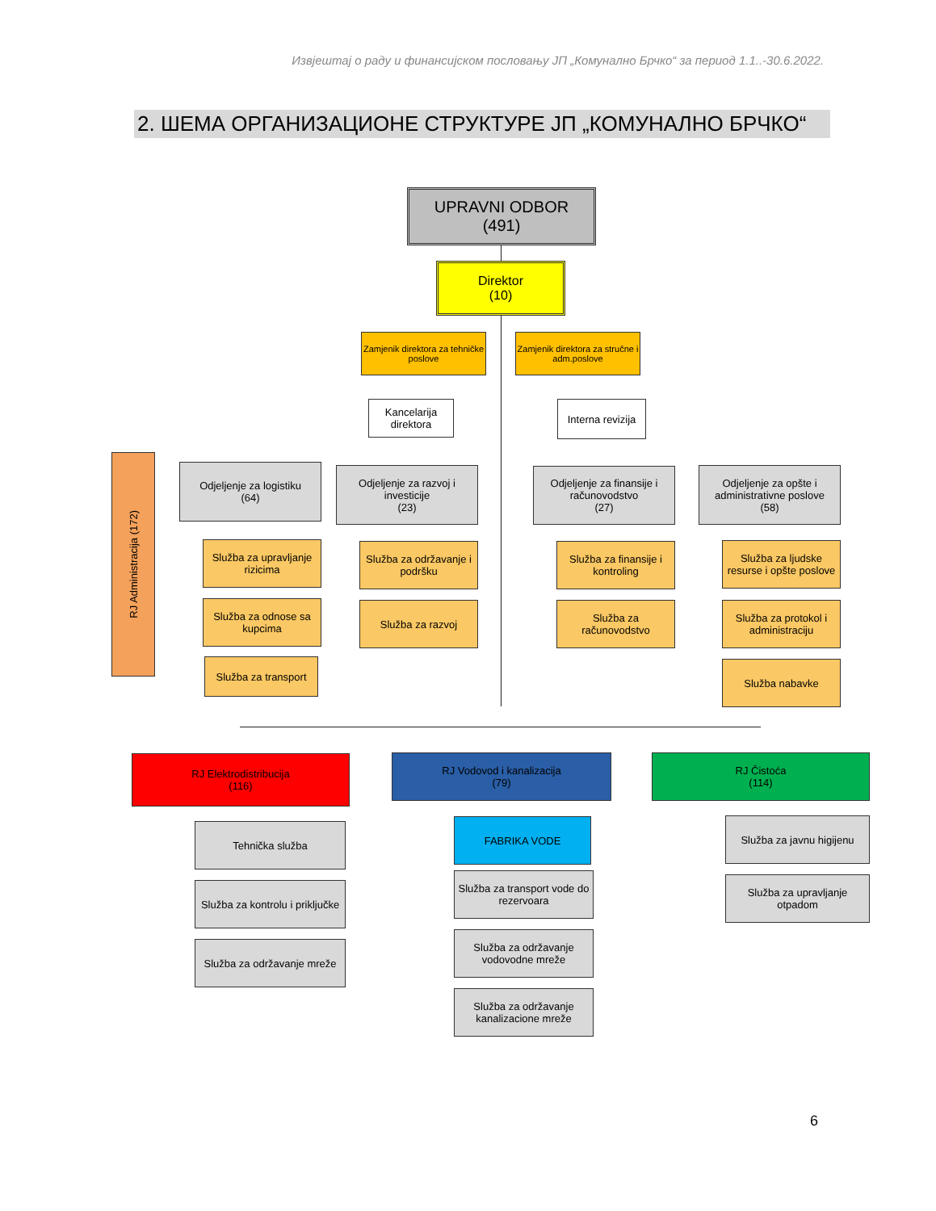Извјештај о раду и финансијском пословању ЈП „Комунално Брчко“ за период 1.1..-30.6.2022.
2. ШЕМА ОРГАНИЗАЦИОНЕ СТРУКТУРЕ ЈП „КОМУНАЛНО БРЧКО“
UPRAVNI ODBOR
(491)
Direktor
(10)
Zamjenik direktora za tehničke poslove
Zamjenik direktora za stručne i adm.poslove
Kancelarija direktora
Interna revizija
RJ Administracija (172)
Odjeljenje za logistiku
(64)
Služba za upravljanje rizicima
Služba za odnose sa kupcima
Služba za transport
Odjeljenje za razvoj i investicije
(23)
Služba za održavanje i podršku
Služba za razvoj
Odjeljenje za finansije i računovodstvo
(27)
Služba za finansije i kontroling
Služba za računovodstvo
Odjeljenje za opšte i administrativne poslove
(58)
Služba za ljudske resurse i opšte poslove
Služba za protokol i administraciju
Služba nabavke
RJ Elektrodistribucija
(116)
Tehnička služba
Služba za kontrolu i priključke
Služba za održavanje mreže
RJ Vodovod i kanalizacija
(79)
FABRIKA VODE
Služba za transport vode do rezervoara
Služba za održavanje vodovodne mreže
Služba za održavanje kanalizacione mreže
RJ Čistoća
(114)
Služba za javnu higijenu
Služba za upravljanje otpadom
6